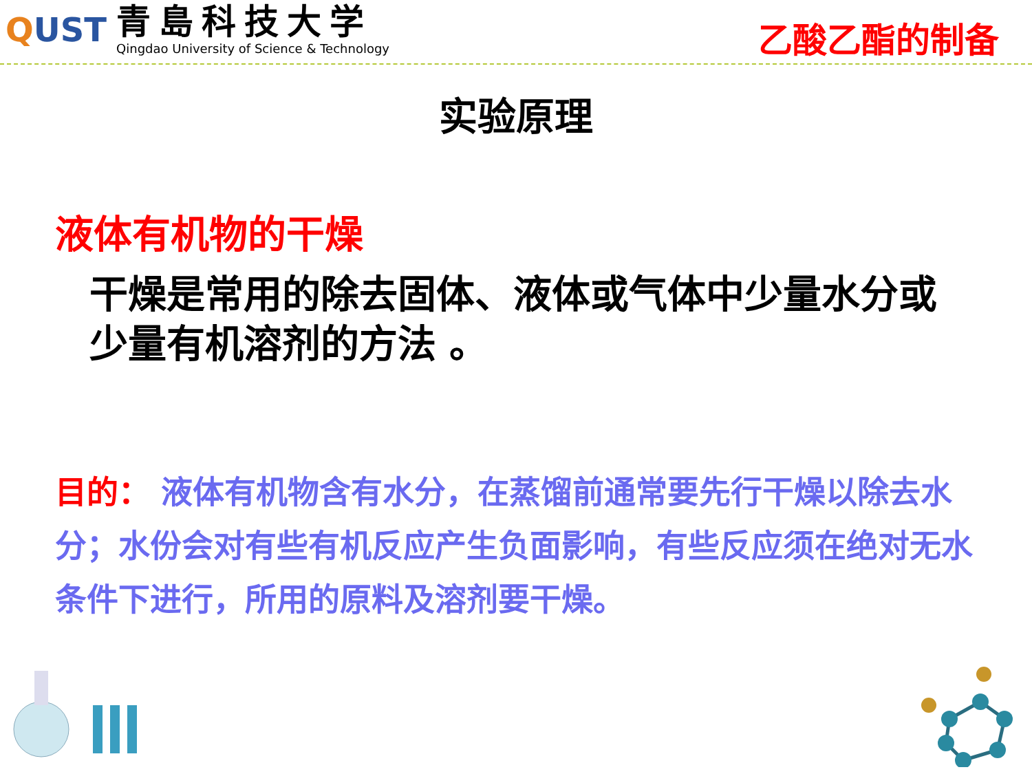QUST
青島科技大学
Qingdao University of Science & Technology
乙酸乙酯的制备
实验原理
液体有机物的干燥
干燥是常用的除去固体、液体或气体中少量水分或少量有机溶剂的方法 。
目的： 液体有机物含有水分，在蒸馏前通常要先行干燥以除去水分；水份会对有些有机反应产生负面影响，有些反应须在绝对无水条件下进行，所用的原料及溶剂要干燥。